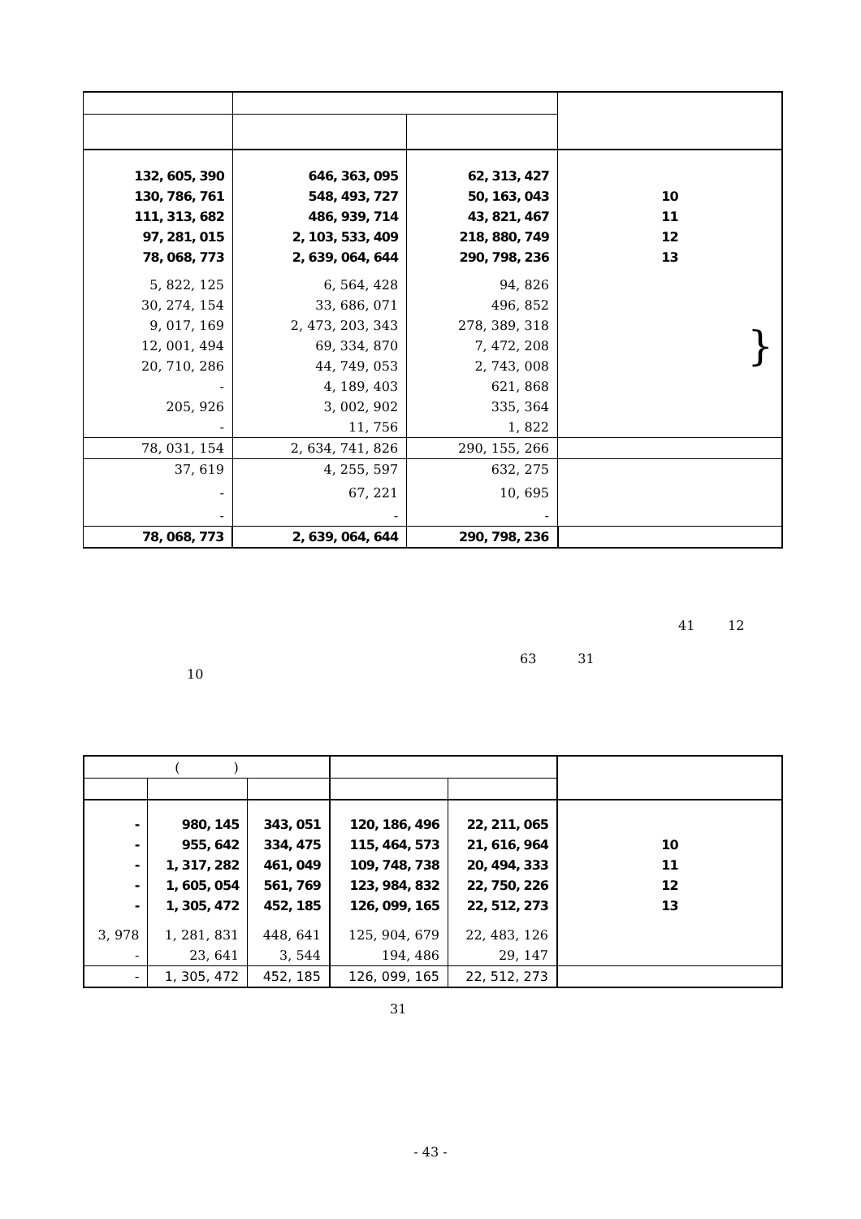| 132, 605, 390 | 646, 363, 095 | 62, 313, 427 | |
| 130, 786, 761 | 548, 493, 727 | 50, 163, 043 | 10 |
| 111, 313, 682 | 486, 939, 714 | 43, 821, 467 | 11 |
| 97, 281, 015 | 2, 103, 533, 409 | 218, 880, 749 | 12 |
| 78, 068, 773 | 2, 639, 064, 644 | 290, 798, 236 | 13 |
| 5, 822, 125 | 6, 564, 428 | 94, 826 | |
| 30, 274, 154 | 33, 686, 071 | 496, 852 | |
| 9, 017, 169 | 2, 473, 203, 343 | 278, 389, 318 | |
| 12, 001, 494 | 69, 334, 870 | 7, 472, 208 | } |
| 20, 710, 286 | 44, 749, 053 | 2, 743, 008 | |
| - | 4, 189, 403 | 621, 868 | |
| 205, 926 | 3, 002, 902 | 335, 364 | |
| - | 11, 756 | 1, 822 | |
| 78, 031, 154 | 2, 634, 741, 826 | 290, 155, 266 | |
| 37, 619 | 4, 255, 597 | 632, 275 | |
| - | 67, 221 | 10, 695 | |
| - | - | - | |
| 78, 068, 773 | 2, 639, 064, 644 | 290, 798, 236 | |
41 12
63 31
10
| ( ) | | | | | |
| - | 980, 145 | 343, 051 | 120, 186, 496 | 22, 211, 065 | |
| - | 955, 642 | 334, 475 | 115, 464, 573 | 21, 616, 964 | 10 |
| - | 1, 317, 282 | 461, 049 | 109, 748, 738 | 20, 494, 333 | 11 |
| - | 1, 605, 054 | 561, 769 | 123, 984, 832 | 22, 750, 226 | 12 |
| - | 1, 305, 472 | 452, 185 | 126, 099, 165 | 22, 512, 273 | 13 |
| 3, 978 | 1, 281, 831 | 448, 641 | 125, 904, 679 | 22, 483, 126 | |
| - | 23, 641 | 3, 544 | 194, 486 | 29, 147 | |
| - | 1, 305, 472 | 452, 185 | 126, 099, 165 | 22, 512, 273 | |
31
- 43 -